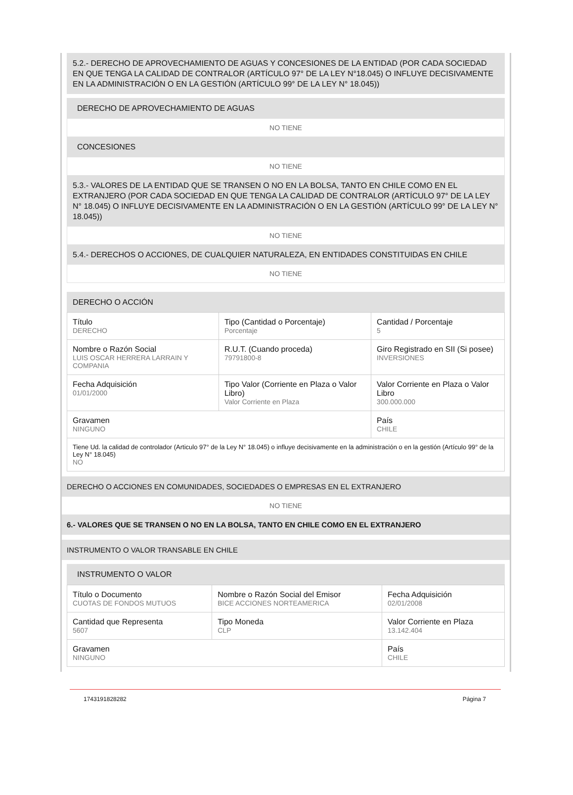5.2.- DERECHO DE APROVECHAMIENTO DE AGUAS Y CONCESIONES DE LA ENTIDAD (POR CADA SOCIEDAD EN QUE TENGA LA CALIDAD DE CONTRALOR (ARTÍCULO 97° DE LA LEY N°18.045) O INFLUYE DECISIVAMENTE EN LA ADMINISTRACIÓN O EN LA GESTIÓN (ARTÍCULO 99° DE LA LEY N° 18.045))
DERECHO DE APROVECHAMIENTO DE AGUAS
NO TIENE
CONCESIONES
NO TIENE
5.3.- VALORES DE LA ENTIDAD QUE SE TRANSEN O NO EN LA BOLSA, TANTO EN CHILE COMO EN EL EXTRANJERO (POR CADA SOCIEDAD EN QUE TENGA LA CALIDAD DE CONTRALOR (ARTÍCULO 97° DE LA LEY N° 18.045) O INFLUYE DECISIVAMENTE EN LA ADMINISTRACIÓN O EN LA GESTIÓN (ARTÍCULO 99° DE LA LEY N° 18.045))
NO TIENE
5.4.- DERECHOS O ACCIONES, DE CUALQUIER NATURALEZA, EN ENTIDADES CONSTITUIDAS EN CHILE
NO TIENE
DERECHO O ACCIÓN
| Título DERECHO | Tipo (Cantidad o Porcentaje) Porcentaje | Cantidad / Porcentaje 5 |
| Nombre o Razón Social LUIS OSCAR HERRERA LARRAIN Y COMPANIA | R.U.T. (Cuando proceda) 79791800-8 | Giro Registrado en SII (Si posee) INVERSIONES |
| Fecha Adquisición 01/01/2000 | Tipo Valor (Corriente en Plaza o Valor Libro) Valor Corriente en Plaza | Valor Corriente en Plaza o Valor Libro 300.000.000 |
| Gravamen NINGUNO | | País CHILE |
| Tiene Ud. la calidad de controlador (Articulo 97° de la Ley N° 18.045) o influye decisivamente en la administración o en la gestión (Artículo 99° de la Ley N° 18.045) NO | | |
DERECHO O ACCIONES EN COMUNIDADES, SOCIEDADES O EMPRESAS EN EL EXTRANJERO
NO TIENE
6.- VALORES QUE SE TRANSEN O NO EN LA BOLSA, TANTO EN CHILE COMO EN EL EXTRANJERO
INSTRUMENTO O VALOR TRANSABLE EN CHILE
INSTRUMENTO O VALOR
| Título o Documento CUOTAS DE FONDOS MUTUOS | Nombre o Razón Social del Emisor BICE ACCIONES NORTEAMERICA | Fecha Adquisición 02/01/2008 |
| Cantidad que Representa 5607 | Tipo Moneda CLP | Valor Corriente en Plaza 13.142.404 |
| Gravamen NINGUNO | | País CHILE |
1743191828282 Página 7